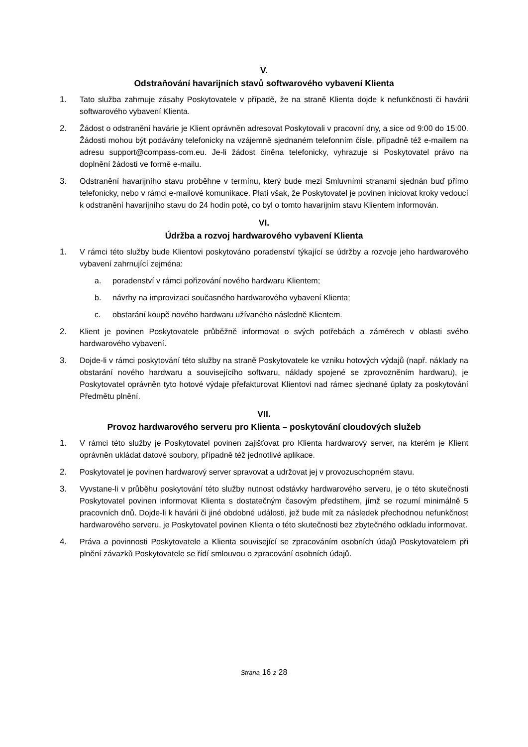V.
Odstraňování havarijních stavů softwarového vybavení Klienta
1. Tato služba zahrnuje zásahy Poskytovatele v případě, že na straně Klienta dojde k nefunkčnosti či havárii softwarového vybavení Klienta.
2. Žádost o odstranění havárie je Klient oprávněn adresovat Poskytovali v pracovní dny, a sice od 9:00 do 15:00. Žádosti mohou být podávány telefonicky na vzájemně sjednaném telefonním čísle, případně též e-mailem na adresu support@compass-com.eu. Je-li žádost činěna telefonicky, vyhrazuje si Poskytovatel právo na doplnění žádosti ve formě e-mailu.
3. Odstranění havarijního stavu proběhne v termínu, který bude mezi Smluvními stranami sjednán buď přímo telefonicky, nebo v rámci e-mailové komunikace. Platí však, že Poskytovatel je povinen iniciovat kroky vedoucí k odstranění havarijního stavu do 24 hodin poté, co byl o tomto havarijním stavu Klientem informován.
VI.
Údržba a rozvoj hardwarového vybavení Klienta
1. V rámci této služby bude Klientovi poskytováno poradenství týkající se údržby a rozvoje jeho hardwarového vybavení zahrnující zejména:
a. poradenství v rámci pořizování nového hardwaru Klientem;
b. návrhy na improvizaci současného hardwarového vybavení Klienta;
c. obstarání koupě nového hardwaru užívaného následně Klientem.
2. Klient je povinen Poskytovatele průběžně informovat o svých potřebách a záměrech v oblasti svého hardwarového vybavení.
3. Dojde-li v rámci poskytování této služby na straně Poskytovatele ke vzniku hotových výdajů (např. náklady na obstarání nového hardwaru a souvisejícího softwaru, náklady spojené se zprovozněním hardwaru), je Poskytovatel oprávněn tyto hotové výdaje přefakturovat Klientovi nad rámec sjednané úplaty za poskytování Předmětu plnění.
VII.
Provoz hardwarového serveru pro Klienta – poskytování cloudových služeb
1. V rámci této služby je Poskytovatel povinen zajišťovat pro Klienta hardwarový server, na kterém je Klient oprávněn ukládat datové soubory, případně též jednotlivé aplikace.
2. Poskytovatel je povinen hardwarový server spravovat a udržovat jej v provozuschopném stavu.
3. Vyvstane-li v průběhu poskytování této služby nutnost odstávky hardwarového serveru, je o této skutečnosti Poskytovatel povinen informovat Klienta s dostatečným časovým předstihem, jímž se rozumí minimálně 5 pracovních dnů. Dojde-li k havárii či jiné obdobné události, jež bude mít za následek přechodnou nefunkčnost hardwarového serveru, je Poskytovatel povinen Klienta o této skutečnosti bez zbytečného odkladu informovat.
4. Práva a povinnosti Poskytovatele a Klienta související se zpracováním osobních údajů Poskytovatelem při plnění závazků Poskytovatele se řídí smlouvou o zpracování osobních údajů.
Strana 16 z 28